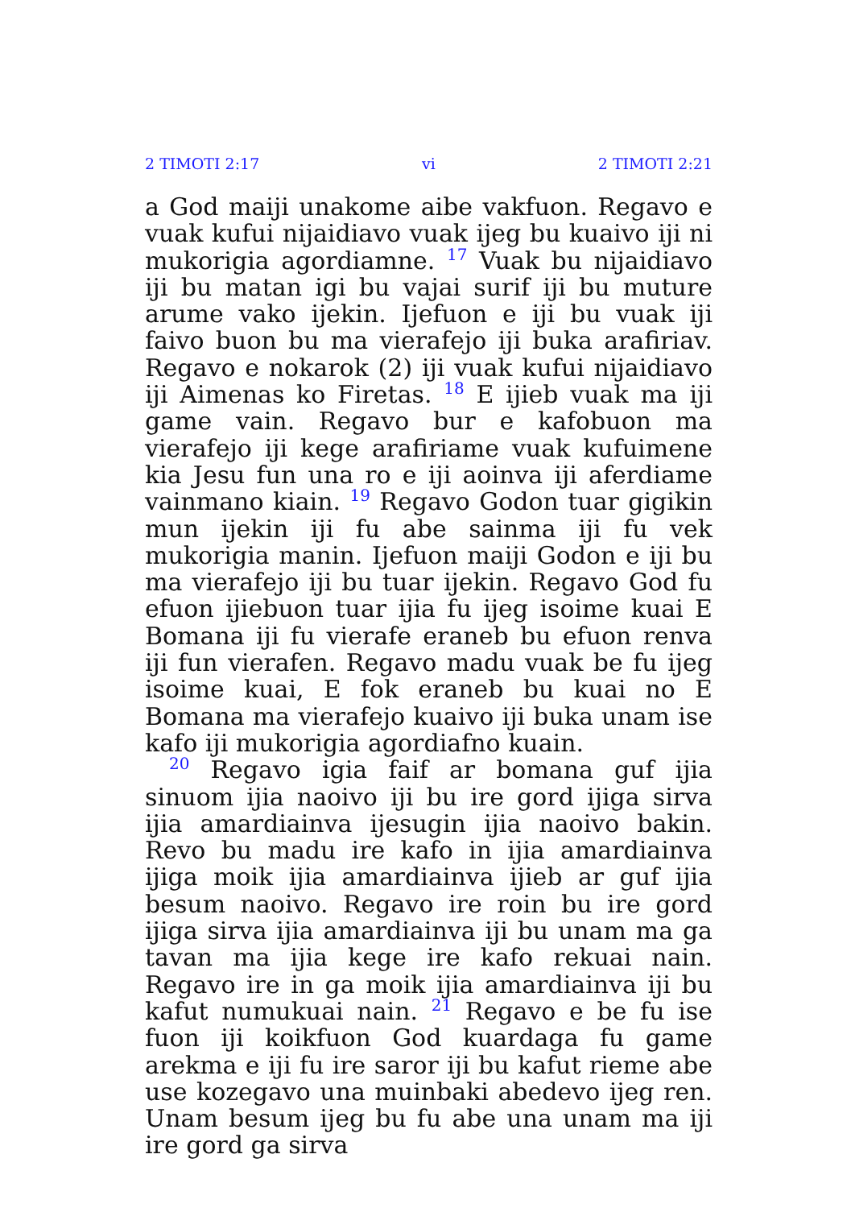2 TIMOTI 2:17 vi 2 TIMOTI 2:21
a God maiji unakome aibe vakfuon. Regavo e vuak kufui nijaidiavo vuak ijeg bu kuaivo iji ni mukorigia agordiamne. <sup>17</sup> Vuak bu nijaidiavo iji bu matan igi bu vajai surif iji bu muture arume vako ijekin. Ijefuon e iji bu vuak iji faivo buon bu ma vierafejo iji buka arafiriav. Regavo e nokarok (2) iji vuak kufui nijaidiavo iji Aimenas ko Firetas. <sup>18</sup> E ijieb vuak ma iji game vain. Regavo bur e kafobuon ma vierafejo iji kege arafiriame vuak kufuimene kia Jesu fun una ro e iji aoinva iji aferdiame vainmano kiain. <sup>19</sup> Regavo Godon tuar gigikin mun ijekin iji fu abe sainma iji fu vek mukorigia manin. Ijefuon maiji Godon e iji bu ma vierafejo iji bu tuar ijekin. Regavo God fu efuon ijiebuon tuar ijia fu ijeg isoime kuai E Bomana iji fu vierafe eraneb bu efuon renva iji fun vierafen. Regavo madu vuak be fu ijeg isoime kuai, E fok eraneb bu kuai no E Bomana ma vierafejo kuaivo iji buka unam ise kafo iji mukorigia agordiafno kuain.
<sup>20</sup> Regavo igia faif ar bomana guf ijia sinuom ijia naoivo iji bu ire gord ijiga sirva ijia amar­diainva ijesugin ijia naoivo bakin. Revo bu madu ire kafo in ijia amardiainva ijiga moik ijia amar­diainva ijieb ar guf ijia besum naoivo. Regavo ire roin bu ire gord ijiga sirva ijia amardiainva iji bu unam ma ga tavan ma ijia kege ire kafo rekuai nain. Regavo ire in ga moik ijia amardiainva iji bu kafut numukuai nain. <sup>21</sup> Regavo e be fu ise fuon iji koikfuon God kuardaga fu game arekma e iji fu ire saror iji bu kafut rieme abe use kozegavo una muinbaki abedevo ijeg ren. Unam besum ijeg bu fu abe una unam ma iji ire gord ga sirva